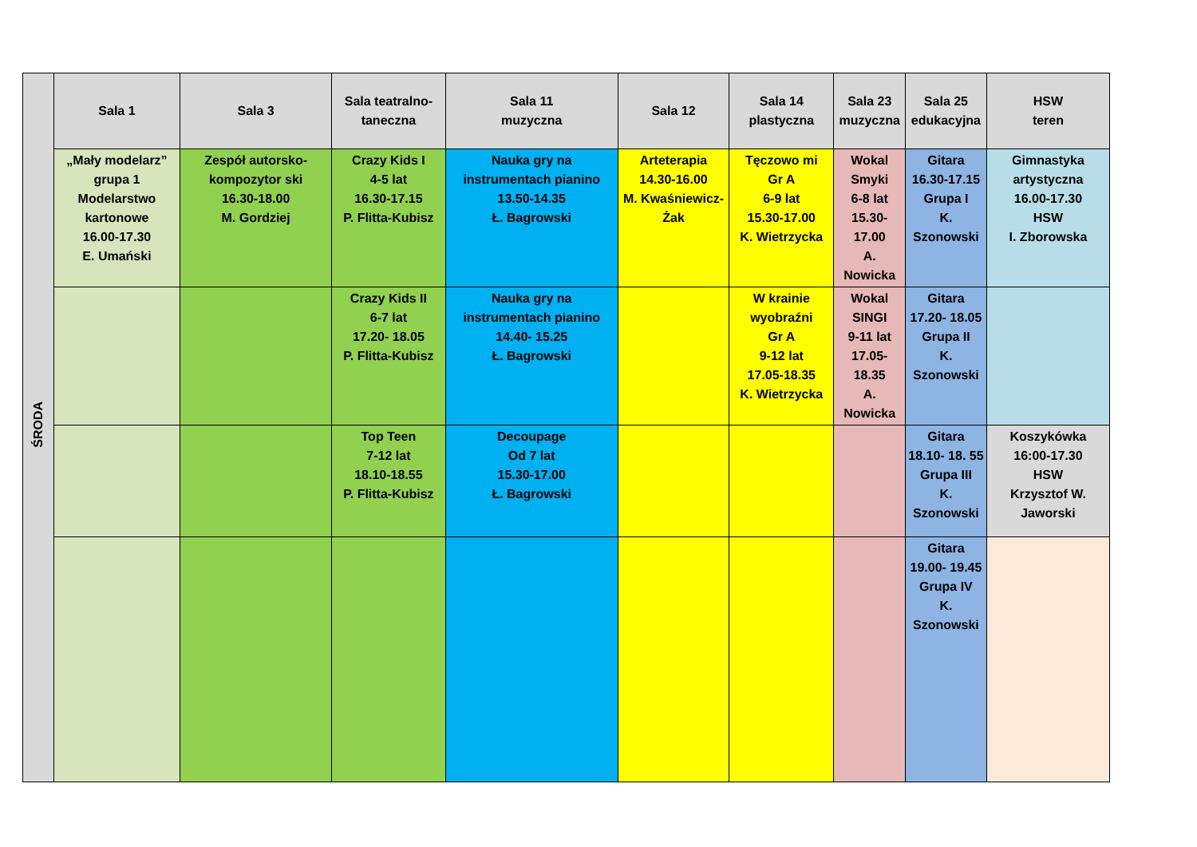| ŚRODA | Sala 1 | Sala 3 | Sala teatralno-taneczna | Sala 11 muzyczna | Sala 12 | Sala 14 plastyczna | Sala 23 muzyczna | Sala 25 edukacyjna | HSW teren |
| --- | --- | --- | --- | --- | --- | --- | --- | --- | --- |
| | „Mały modelarz” grupa 1 Modelarstwo kartonowe 16.00-17.30 E. Umański | Zespół autorsko-kompozytor ski 16.30-18.00 M. Gordziej | Crazy Kids I 4-5 lat 16.30-17.15 P. Flitta-Kubisz | Nauka gry na instrumentach pianino 13.50-14.35 Ł. Bagrowski | Arteterapia 14.30-16.00 M. Kwaśniewicz-Żak | Tęczowo mi Gr A 6-9 lat 15.30-17.00 K. Wietrzycka | Wokal Smyki 6-8 lat 15.30-17.00 A. Nowicka | Gitara 16.30-17.15 Grupa I K. Szonowski | Gimnastyka artystyczna 16.00-17.30 HSW I. Zborowska |
| | | | Crazy Kids II 6-7 lat 17.20- 18.05 P. Flitta-Kubisz | Nauka gry na instrumentach pianino 14.40- 15.25 Ł. Bagrowski | | W krainie wyobraźni Gr A 9-12 lat 17.05-18.35 K. Wietrzycka | Wokal SINGI 9-11 lat 17.05- 18.35 A. Nowicka | Gitara 17.20- 18.05 Grupa II K. Szonowski | |
| | | | Top Teen 7-12 lat 18.10-18.55 P. Flitta-Kubisz | Decoupage Od 7 lat 15.30-17.00 Ł. Bagrowski | | | | Gitara 18.10- 18. 55 Grupa III K. Szonowski | Koszykówka 16:00-17.30 HSW Krzysztof W. Jaworski |
| | | | | | | | | Gitara 19.00- 19.45 Grupa IV K. Szonowski | |